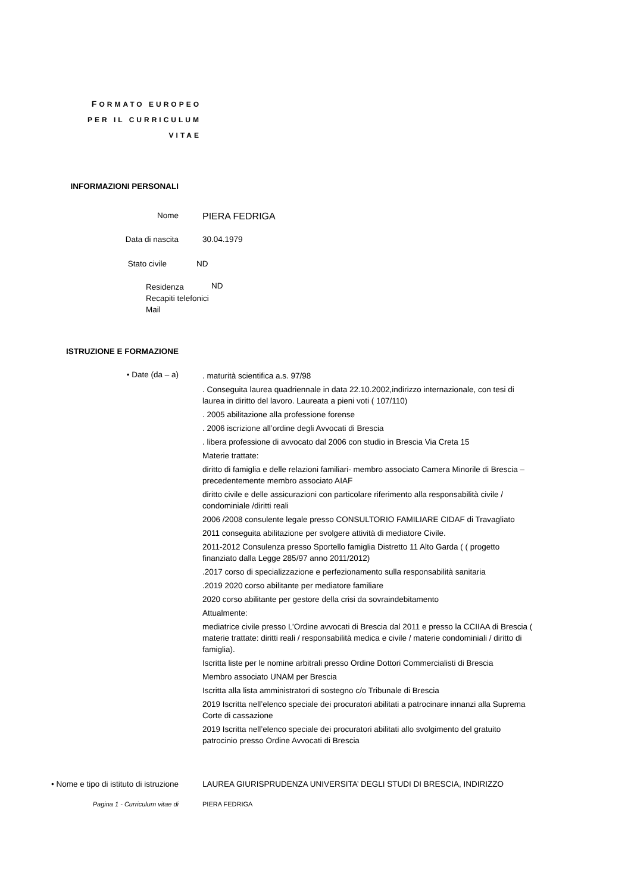FORMATO EUROPEO PER IL CURRICULUM VITAE
INFORMAZIONI PERSONALI
Nome
PIERA FEDRIGA
Data di nascita 30.04.1979
Stato civile ND
Residenza
Recapiti telefonici
Mail
ND
ISTRUZIONE E FORMAZIONE
• Date (da – a)
. maturità scientifica a.s. 97/98
. Conseguita laurea quadriennale in data 22.10.2002,indirizzo internazionale, con tesi di laurea in diritto del lavoro. Laureata a pieni voti ( 107/110)
. 2005 abilitazione alla professione forense
. 2006 iscrizione all’ordine degli Avvocati di Brescia
. libera professione di avvocato dal 2006 con studio in Brescia Via Creta 15
Materie trattate:
diritto di famiglia e delle relazioni familiari- membro associato Camera Minorile di Brescia – precedentemente membro associato AIAF
diritto civile e delle assicurazioni con particolare riferimento alla responsabilità civile / condominiale /diritti reali
2006 /2008 consulente legale presso CONSULTORIO FAMILIARE CIDAF di Travagliato
2011 conseguita abilitazione per svolgere attività di mediatore Civile.
2011-2012 Consulenza presso Sportello famiglia Distretto 11 Alto Garda ( ( progetto finanziato dalla Legge 285/97 anno 2011/2012)
.2017 corso di specializzazione e perfezionamento sulla responsabilità sanitaria
.2019 2020 corso abilitante per mediatore familiare
2020 corso abilitante per gestore della crisi da sovraindebitamento
Attualmente:
mediatrice civile presso L’Ordine avvocati di Brescia dal 2011 e presso la CCIIAA di Brescia ( materie trattate: diritti reali / responsabilità medica e civile / materie condominiali / diritto di famiglia).
Iscritta liste per le nomine arbitrali presso Ordine Dottori Commercialisti di Brescia
Membro associato UNAM per Brescia
Iscritta alla lista amministratori di sostegno c/o Tribunale di Brescia
2019 Iscritta nell’elenco speciale dei procuratori abilitati a patrocinare innanzi alla Suprema Corte di cassazione
2019 Iscritta nell’elenco speciale dei procuratori abilitati allo svolgimento del gratuito patrocinio presso Ordine Avvocati di Brescia
• Nome e tipo di istituto di istruzione LAUREA GIURISPRUDENZA UNIVERSITA’ DEGLI STUDI DI BRESCIA, INDIRIZZO
Pagina 1 - Curriculum vitae di PIERA FEDRIGA